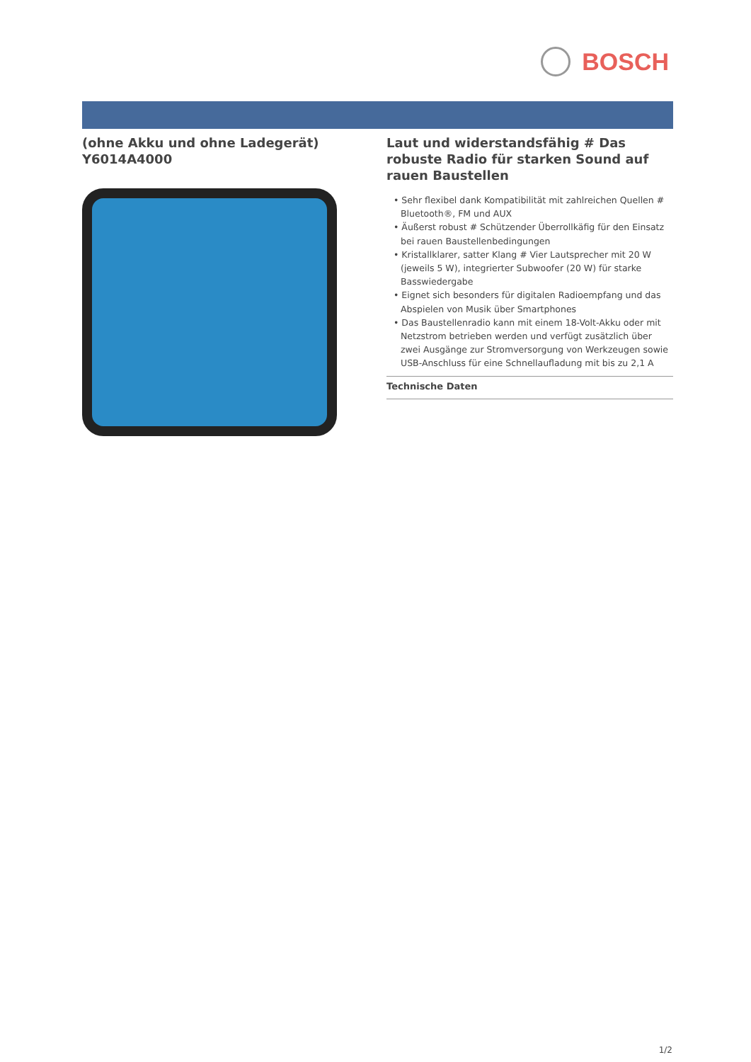BOSCH
(ohne Akku und ohne Ladegerät)
Y6014A4000
Laut und widerstandsfähig # Das robuste Radio für starken Sound auf rauen Baustellen
• Sehr flexibel dank Kompatibilität mit zahlreichen Quellen # Bluetooth®, FM und AUX
• Äußerst robust # Schützender Überrollkäfig für den Einsatz bei rauen Baustellenbedingungen
• Kristallklarer, satter Klang # Vier Lautsprecher mit 20 W (jeweils 5 W), integrierter Subwoofer (20 W) für starke Basswiedergabe
• Eignet sich besonders für digitalen Radioempfang und das Abspielen von Musik über Smartphones
• Das Baustellenradio kann mit einem 18-Volt-Akku oder mit Netzstrom betrieben werden und verfügt zusätzlich über zwei Ausgänge zur Stromversorgung von Werkzeugen sowie USB-Anschluss für eine Schnellaufladung mit bis zu 2,1 A
Technische Daten
1/2